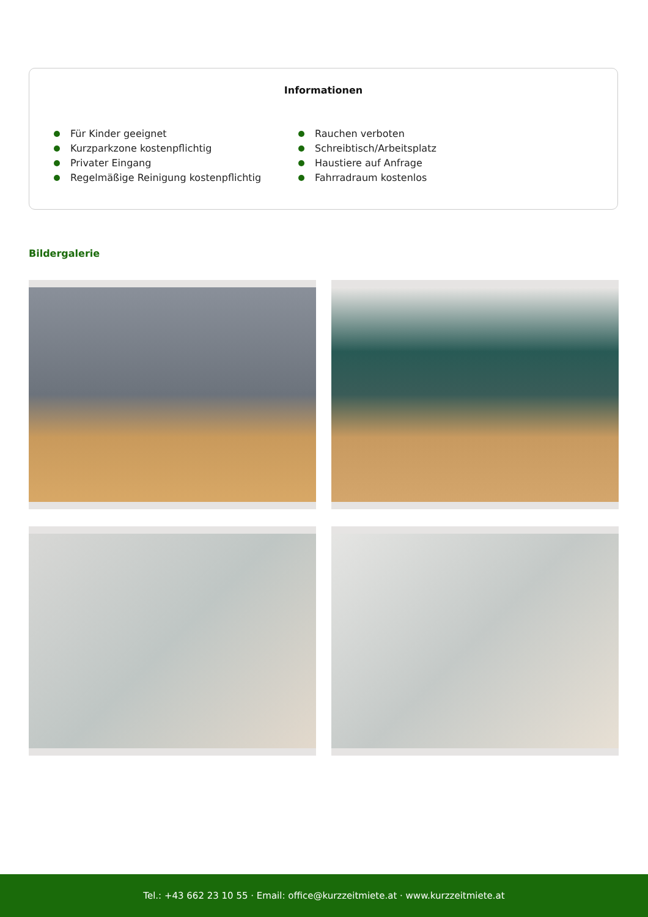Informationen
Für Kinder geeignet
Kurzparkzone kostenpflichtig
Privater Eingang
Regelmäßige Reinigung kostenpflichtig
Rauchen verboten
Schreibtisch/Arbeitsplatz
Haustiere auf Anfrage
Fahrradraum kostenlos
Bildergalerie
Tel.: +43 662 23 10 55 · Email: office@kurzzeitmiete.at · www.kurzzeitmiete.at